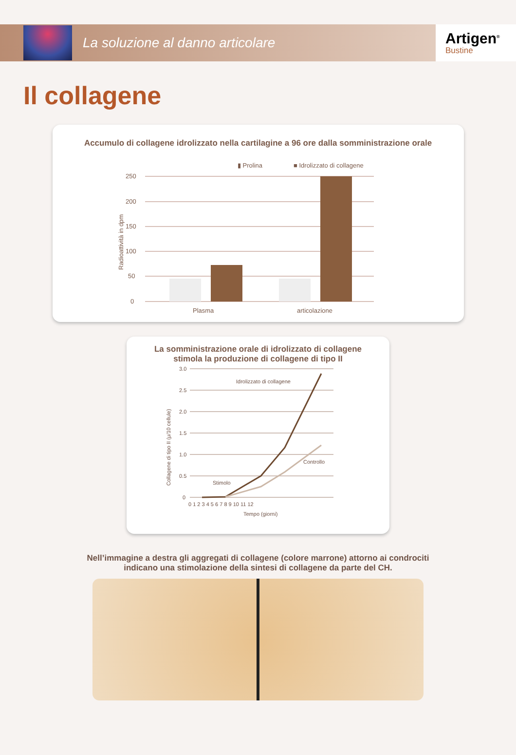La soluzione al danno articolare
Artigen<sup>®</sup>
Bustine
Il collagene
Accumulo di collagene idrolizzato nella cartilagine a 96 ore dalla somministrazione orale
▮ Prolina
■ Idrolizzato di collagene
250
200
150
100
50
0
Radioattività in dpm
Plasma
articolazione
La somministrazione orale di idrolizzato di collagene
stimola la produzione di collagene di tipo II
3.0
2.5
2.0
1.5
1.0
0.5
0
Collagene di tipo II (μ/10 cellule)
Idrolizzato di collagene
Controllo
Stimolo
0 1 2 3 4 5 6 7 8 9 10 11 12
Tempo (giorni)
Nell’immagine a destra gli aggregati di collagene (colore marrone) attorno ai condrociti
indicano una stimolazione della sintesi di collagene da parte del CH.